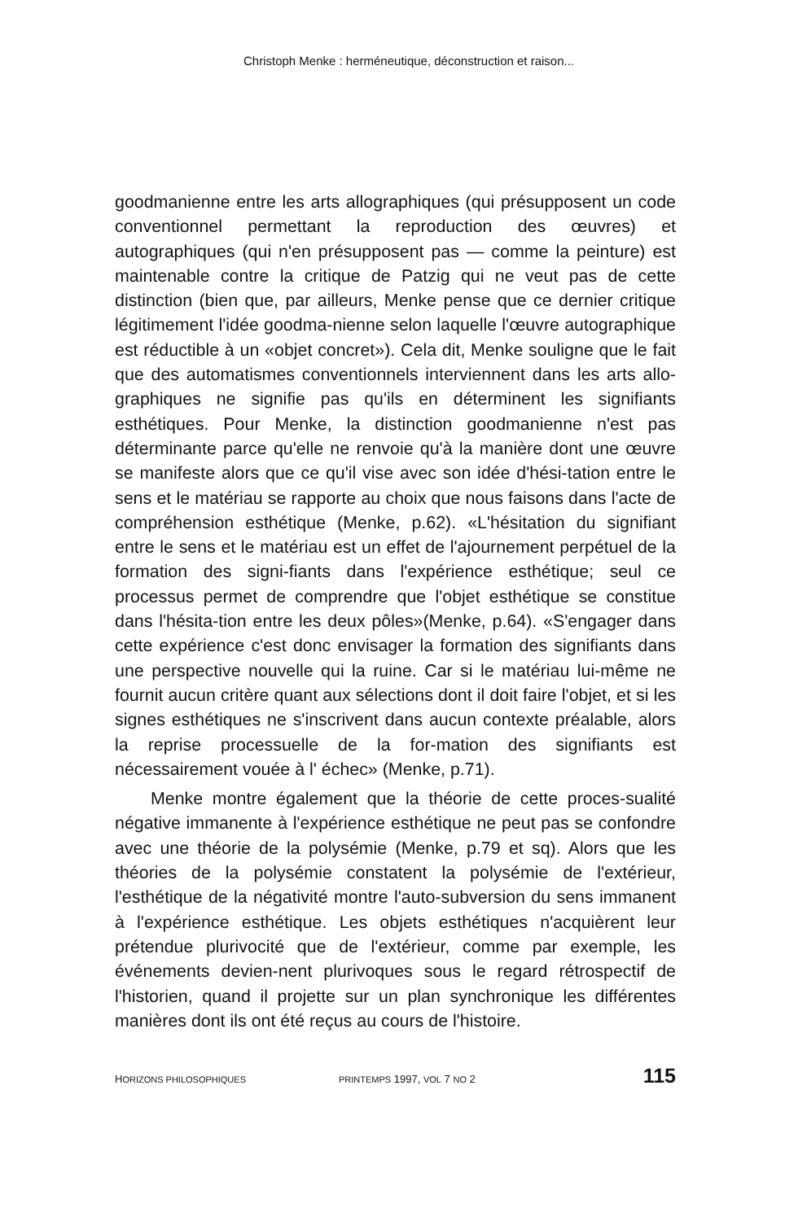Christoph Menke : herméneutique, déconstruction et raison...
goodmanienne entre les arts allographiques (qui présupposent un code conventionnel permettant la reproduction des œuvres) et autographiques (qui n'en présupposent pas — comme la peinture) est maintenable contre la critique de Patzig qui ne veut pas de cette distinction (bien que, par ailleurs, Menke pense que ce dernier critique légitimement l'idée goodma-nienne selon laquelle l'œuvre autographique est réductible à un «objet concret»). Cela dit, Menke souligne que le fait que des automatismes conventionnels interviennent dans les arts allo-graphiques ne signifie pas qu'ils en déterminent les signifiants esthétiques. Pour Menke, la distinction goodmanienne n'est pas déterminante parce qu'elle ne renvoie qu'à la manière dont une œuvre se manifeste alors que ce qu'il vise avec son idée d'hési-tation entre le sens et le matériau se rapporte au choix que nous faisons dans l'acte de compréhension esthétique (Menke, p.62). «L'hésitation du signifiant entre le sens et le matériau est un effet de l'ajournement perpétuel de la formation des signi-fiants dans l'expérience esthétique; seul ce processus permet de comprendre que l'objet esthétique se constitue dans l'hésita-tion entre les deux pôles»(Menke, p.64). «S'engager dans cette expérience c'est donc envisager la formation des signifiants dans une perspective nouvelle qui la ruine. Car si le matériau lui-même ne fournit aucun critère quant aux sélections dont il doit faire l'objet, et si les signes esthétiques ne s'inscrivent dans aucun contexte préalable, alors la reprise processuelle de la for-mation des signifiants est nécessairement vouée à l' échec» (Menke, p.71).
Menke montre également que la théorie de cette proces-sualité négative immanente à l'expérience esthétique ne peut pas se confondre avec une théorie de la polysémie (Menke, p.79 et sq). Alors que les théories de la polysémie constatent la polysémie de l'extérieur, l'esthétique de la négativité montre l'auto-subversion du sens immanent à l'expérience esthétique. Les objets esthétiques n'acquièrent leur prétendue plurivocité que de l'extérieur, comme par exemple, les événements devien-nent plurivoques sous le regard rétrospectif de l'historien, quand il projette sur un plan synchronique les différentes manières dont ils ont été reçus au cours de l'histoire.
HORIZONS PHILOSOPHIQUES PRINTEMPS 1997, VOL 7 NO 2 115